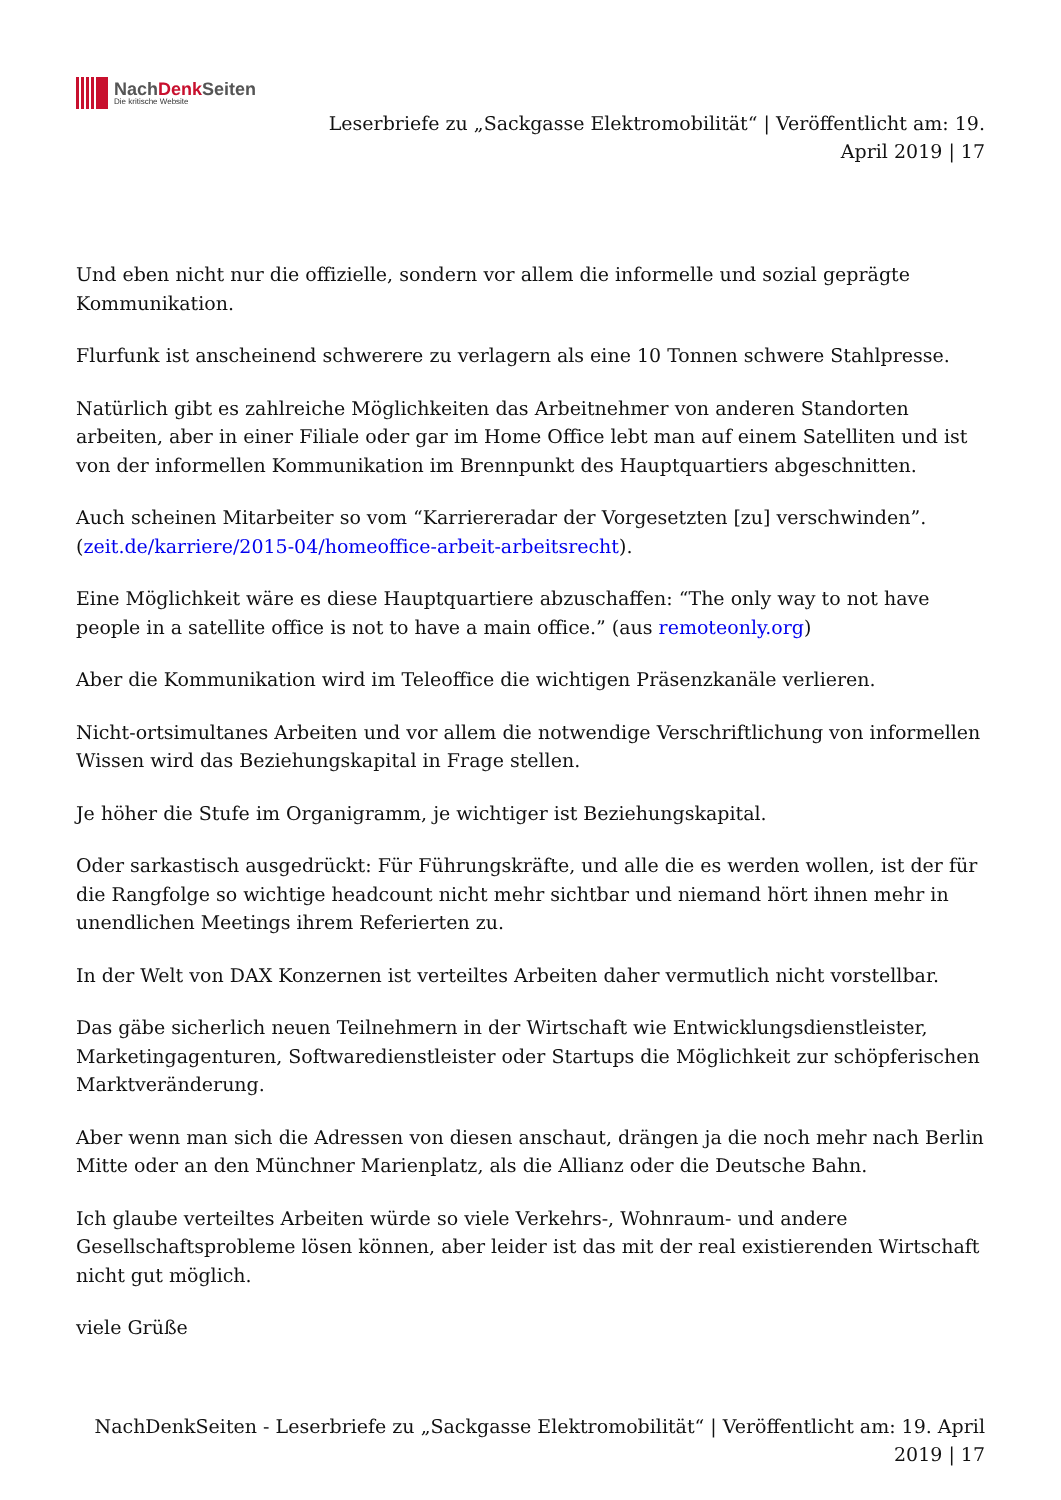NachDenk Seiten
Die kritische Website
Leserbriefe zu „Sackgasse Elektromobilität“ | Veröffentlicht am: 19.
April 2019 | 17
Und eben nicht nur die offizielle, sondern vor allem die informelle und sozial geprägte Kommunikation.
Flurfunk ist anscheinend schwerere zu verlagern als eine 10 Tonnen schwere Stahlpresse.
Natürlich gibt es zahlreiche Möglichkeiten das Arbeitnehmer von anderen Standorten arbeiten, aber in einer Filiale oder gar im Home Office lebt man auf einem Satelliten und ist von der informellen Kommunikation im Brennpunkt des Hauptquartiers abgeschnitten.
Auch scheinen Mitarbeiter so vom “Karriereradar der Vorgesetzten [zu] verschwinden”. (zeit.de/karriere/2015-04/homeoffice-arbeit-arbeitsrecht).
Eine Möglichkeit wäre es diese Hauptquartiere abzuschaffen: “The only way to not have people in a satellite office is not to have a main office.” (aus remoteonly.org)
Aber die Kommunikation wird im Teleoffice die wichtigen Präsenzkanäle verlieren.
Nicht-ortsimultanes Arbeiten und vor allem die notwendige Verschriftlichung von informellen Wissen wird das Beziehungskapital in Frage stellen.
Je höher die Stufe im Organigramm, je wichtiger ist Beziehungskapital.
Oder sarkastisch ausgedrückt: Für Führungskräfte, und alle die es werden wollen, ist der für die Rangfolge so wichtige headcount nicht mehr sichtbar und niemand hört ihnen mehr in unendlichen Meetings ihrem Referierten zu.
In der Welt von DAX Konzernen ist verteiltes Arbeiten daher vermutlich nicht vorstellbar.
Das gäbe sicherlich neuen Teilnehmern in der Wirtschaft wie Entwicklungsdienstleister, Marketingagenturen, Softwaredienstleister oder Startups die Möglichkeit zur schöpferischen Marktveränderung.
Aber wenn man sich die Adressen von diesen anschaut, drängen ja die noch mehr nach Berlin Mitte oder an den Münchner Marienplatz, als die Allianz oder die Deutsche Bahn.
Ich glaube verteiltes Arbeiten würde so viele Verkehrs-, Wohnraum- und andere Gesellschaftsprobleme lösen können, aber leider ist das mit der real existierenden Wirtschaft nicht gut möglich.
viele Grüße
NachDenkSeiten - Leserbriefe zu „Sackgasse Elektromobilität“ | Veröffentlicht am: 19. April
2019 | 17